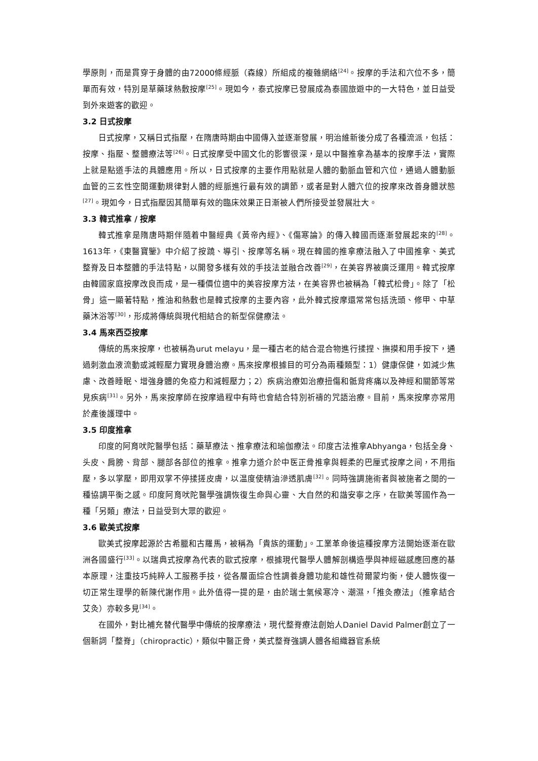學原則，而是貫穿于身體的由72000條經脈（森線）所組成的複雜網絡<sup>[24]</sup>。按摩的手法和穴位不多，簡單而有效，特別是草藥球熱敷按摩<sup>[25]</sup>。現如今，泰式按摩已發展成為泰國旅遊中的一大特色，並日益受到外來遊客的歡迎。
3.2 日式按摩
日式按摩，又稱日式指壓，在隋唐時期由中國傳入並逐漸發展，明治維新後分成了各種流派，包括：按摩、指壓、整體療法等<sup>[26]</sup>。日式按摩受中國文化的影響很深，是以中醫推拿為基本的按摩手法，實際上就是點道手法的具體應用。所以，日式按摩的主要作用點就是人體的動脈血管和穴位，通過人體動脈血管的三玄性空間運動規律對人體的經脈進行最有效的調節，或者是對人體穴位的按摩來改善身體狀態<sup>[27]</sup>。現如今，日式指壓因其簡單有效的臨床效果正日漸被人們所接受並發展壯大。
3.3 韓式推拿 / 按摩
韓式推拿是隋唐時期伴隨着中醫經典《黃帝內經》、《傷寒論》的傳入韓國而逐漸發展起來的<sup>[28]</sup>。1613年，《東醫寶鑒》中介紹了按蹺、導引、按摩等名稱。現在韓國的推拿療法融入了中國推拿、美式整脊及日本整體的手法特點，以開發多樣有效的手技法並融合改善<sup>[29]</sup>，在美容界被廣泛運用。韓式按摩由韓國家庭按摩改良而成，是一種價位適中的美容按摩方法，在美容界也被稱為「韓式松骨」。除了「松骨」這一顯著特點，推油和熱敷也是韓式按摩的主要內容，此外韓式按摩還常常包括洗頭、修甲、中草藥沐浴等<sup>[30]</sup>，形成將傳統與現代相結合的新型保健療法。
3.4 馬來西亞按摩
傳統的馬來按摩，也被稱為urut melayu，是一種古老的結合混合物進行揉捏、撫摸和用手按下，通過刺激血液流動或減輕壓力實現身體治療。馬來按摩根據目的可分為兩種類型：1）健康保健，如減少焦慮、改善睡眠、增強身體的免疫力和減輕壓力；2）疾病治療如治療扭傷和骶背疼痛以及神經和關節等常見疾病<sup>[31]</sup>。另外，馬來按摩師在按摩過程中有時也會結合特別祈禱的咒語治療。目前，馬來按摩亦常用於產後護理中。
3.5 印度推拿
印度的阿育吠陀醫學包括：藥草療法、推拿療法和瑜伽療法。印度古法推拿Abhyanga，包括全身、头皮、肩膀、背部、腿部各部位的推拿。推拿力道介於中医正骨推拿與輕柔的巴厘式按摩之间，不用指壓，多以掌壓，即用双掌不停揉搓皮膚，以温度使精油滲透肌膚<sup>[32]</sup>。同時強調施術者與被施者之間的一種協調平衡之感。印度阿育吠陀醫學強調恢復生命與心靈、大自然的和諧安寧之序，在歐美等國作為一種「另類」療法，日益受到大眾的歡迎。
3.6 歐美式按摩
歐美式按摩起源於古希臘和古羅馬，被稱為「貴族的運動」。工業革命後這種按摩方法開始逐漸在歐洲各國盛行<sup>[33]</sup>。以瑞典式按摩為代表的歐式按摩，根據現代醫學人體解剖構造學與神經磁感應回應的基本原理，注重技巧純粹人工服務手技，從各層面綜合性調養身體功能和雄性荷爾蒙均衡，使人體恢復一切正常生理學的新陳代謝作用。此外值得一提的是，由於瑞士氣候寒冷、潮濕，「推灸療法」（推拿結合艾灸）亦較多見<sup>[34]</sup>。
在國外，對比補充替代醫學中傳統的按摩療法，現代整脊療法創始人Daniel David Palmer創立了一個新詞「整脊」（chiropractic），類似中醫正骨，美式整脊強調人體各組織器官系統